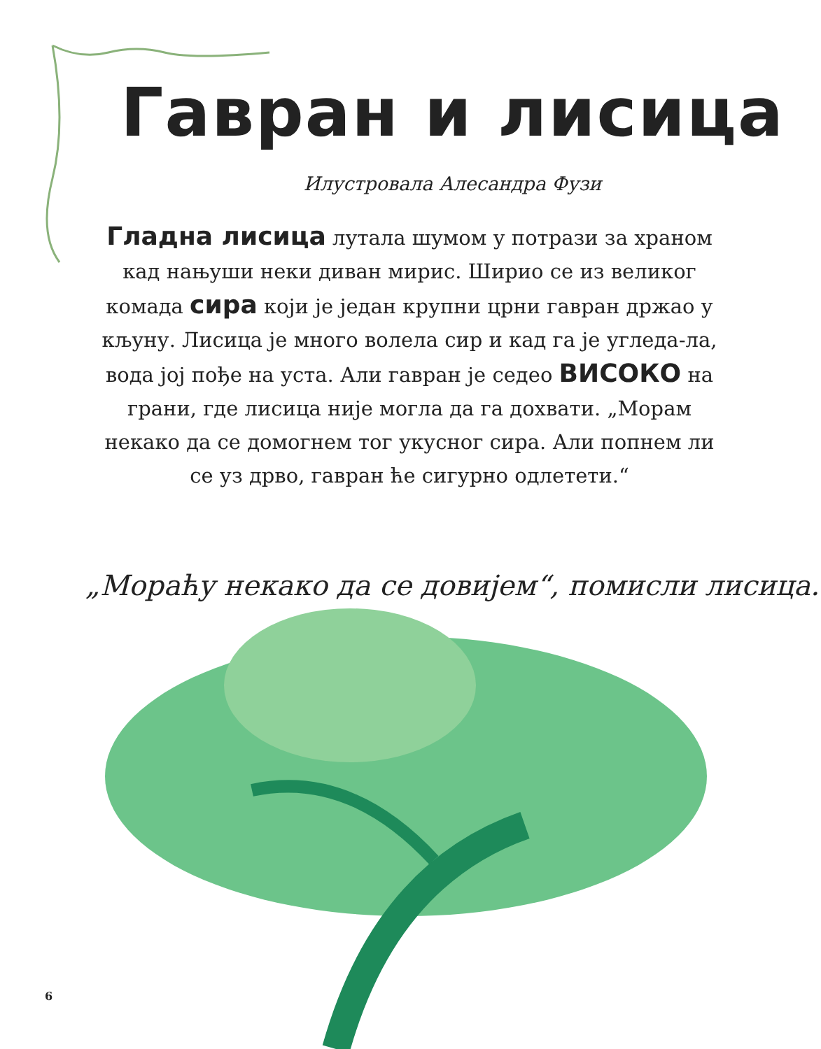Гавран и лисица
Илустровала Алесандра Фузи
Гладна лисица лутала шумом у потрази за храном кад нањуши неки диван мирис. Ширио се из великог комада сира који је један крупни црни гавран држао у кљуну. Лисица је много волела сир и кад га је угледа-ла, вода јој пође на уста. Али гавран је седео ВИСОКО на грани, где лисица није могла да га дохвати. „Морам некако да се домогнем тог укусног сира. Али попнем ли се уз дрво, гавран ће сигурно одлетети.“
„Мораћу некако да се довијем“, помисли лисица.
6